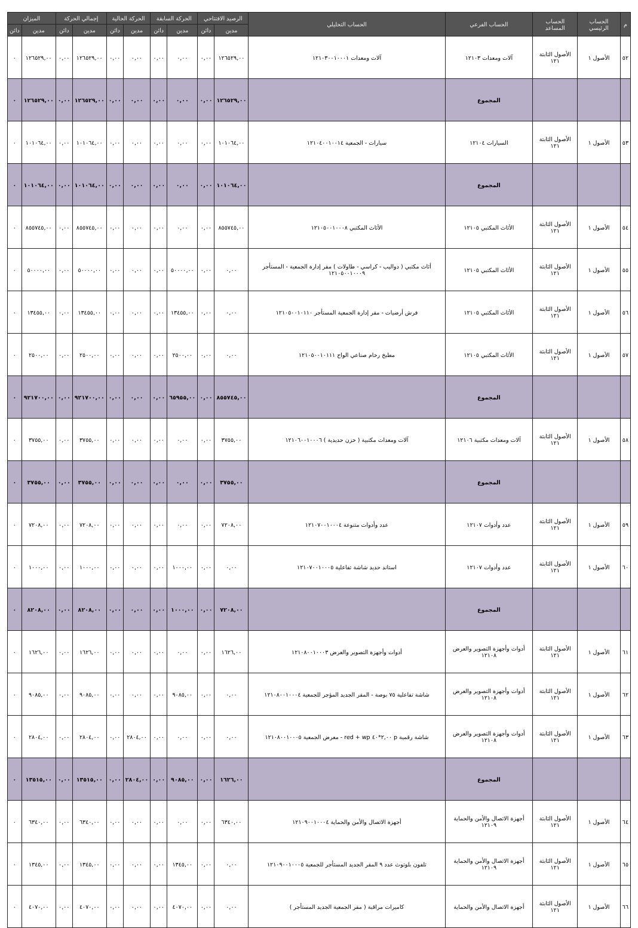| م | الحساب الرئيسي | الحساب المساعد | الحساب الفرعي | الحساب التحليلي | الرصيد الافتتاحي | | الحركة السابقة | | الحركة الحالية | | إجمالي الحركة | | الميزان | |
| --- | --- | --- | --- | --- | --- | --- | --- | --- | --- | --- | --- | --- | --- | --- |
| | | | | | مدين | دائن | مدين | دائن | مدين | دائن | مدين | دائن | مدين | دائن |
| ٥٢ | الأصول ١ | الأصول الثابتة ١٢١ | آلات ومعدات ١٢١٠٣ | آلات ومعدات ١٢١٠٣٠٠١٠٠٠١ | ١٢٦٥٢٩,٠٠ | ٠,٠٠ | ٠,٠٠ | ٠,٠٠ | ٠,٠٠ | ٠,٠٠ | ١٢٦٥٢٩,٠٠ | ٠,٠٠ | ١٢٦٥٢٩,٠٠ | ٠ |
| | | | المجموع | | ١٢٦٥٢٩,٠٠ | ٠,٠٠ | ٠,٠٠ | ٠,٠٠ | ٠,٠٠ | ٠,٠٠ | ١٢٦٥٢٩,٠٠ | ٠,٠٠ | ١٢٦٥٢٩,٠٠ | ٠ |
| ٥٣ | الأصول ١ | الأصول الثابتة ١٢١ | السيارات ١٢١٠٤ | سيارات - الجمعية ١٢١٠٤٠٠١٠٠١٤ | ١٠١٠٦٤,٠٠ | ٠,٠٠ | ٠,٠٠ | ٠,٠٠ | ٠,٠٠ | ٠,٠٠ | ١٠١٠٦٤,٠٠ | ٠,٠٠ | ١٠١٠٦٤,٠٠ | ٠ |
| | | | المجموع | | ١٠١٠٦٤,٠٠ | ٠,٠٠ | ٠,٠٠ | ٠,٠٠ | ٠,٠٠ | ٠,٠٠ | ١٠١٠٦٤,٠٠ | ٠,٠٠ | ١٠١٠٦٤,٠٠ | ٠ |
| ٥٤ | الأصول ١ | الأصول الثابتة ١٢١ | الأثاث المكتبي ١٢١٠٥ | الأثاث المكتبي ١٢١٠٥٠٠١٠٠٠٨ | ٨٥٥٧٤٥,٠٠ | ٠,٠٠ | ٠,٠٠ | ٠,٠٠ | ٠,٠٠ | ٠,٠٠ | ٨٥٥٧٤٥,٠٠ | ٠,٠٠ | ٨٥٥٧٤٥,٠٠ | ٠ |
| ٥٥ | الأصول ١ | الأصول الثابتة ١٢١ | الأثاث المكتبي ١٢١٠٥ | أثاث مكتبي ( دواليب - كراسي - طاولات ) مقر إدارة الجمعية - المستأجر ١٢١٠٥٠٠١٠٠٠٩ | ٠,٠٠ | ٠,٠٠ | ٥٠٠٠٠,٠٠ | ٠,٠٠ | ٠,٠٠ | ٠,٠٠ | ٥٠٠٠٠,٠٠ | ٠,٠٠ | ٥٠٠٠٠,٠٠ | ٠ |
| ٥٦ | الأصول ١ | الأصول الثابتة ١٢١ | الأثاث المكتبي ١٢١٠٥ | فرش أرضيات - مقر إدارة الجمعية المستأجر ١٢١٠٥٠٠١٠١١٠ | ٠,٠٠ | ٠,٠٠ | ١٣٤٥٥,٠٠ | ٠,٠٠ | ٠,٠٠ | ٠,٠٠ | ١٣٤٥٥,٠٠ | ٠,٠٠ | ١٣٤٥٥,٠٠ | ٠ |
| ٥٧ | الأصول ١ | الأصول الثابتة ١٢١ | الأثاث المكتبي ١٢١٠٥ | مطبخ رخام صناعي الواح ١٢١٠٥٠٠١٠١١١ | ٠,٠٠ | ٠,٠٠ | ٢٥٠٠,٠٠ | ٠,٠٠ | ٠,٠٠ | ٠,٠٠ | ٢٥٠٠,٠٠ | ٠,٠٠ | ٢٥٠٠,٠٠ | ٠ |
| | | | المجموع | | ٨٥٥٧٤٥,٠٠ | ٠,٠٠ | ٦٥٩٥٥,٠٠ | ٠,٠٠ | ٠,٠٠ | ٠,٠٠ | ٩٢١٧٠٠,٠٠ | ٠,٠٠ | ٩٢١٧٠٠,٠٠ | ٠ |
| ٥٨ | الأصول ١ | الأصول الثابتة ١٢١ | آلات ومعدات مكتبية ١٢١٠٦ | آلات ومعدات مكتبية ( خزن حديدية ) ١٢١٠٦٠٠١٠٠٠٦ | ٣٧٥٥,٠٠ | ٠,٠٠ | ٠,٠٠ | ٠,٠٠ | ٠,٠٠ | ٠,٠٠ | ٣٧٥٥,٠٠ | ٠,٠٠ | ٣٧٥٥,٠٠ | ٠ |
| | | | المجموع | | ٣٧٥٥,٠٠ | ٠,٠٠ | ٠,٠٠ | ٠,٠٠ | ٠,٠٠ | ٠,٠٠ | ٣٧٥٥,٠٠ | ٠,٠٠ | ٣٧٥٥,٠٠ | ٠ |
| ٥٩ | الأصول ١ | الأصول الثابتة ١٢١ | عدد وأدوات ١٢١٠٧ | عدد وأدوات متنوعة ١٢١٠٧٠٠١٠٠٠٤ | ٧٢٠٨,٠٠ | ٠,٠٠ | ٠,٠٠ | ٠,٠٠ | ٠,٠٠ | ٠,٠٠ | ٧٢٠٨,٠٠ | ٠,٠٠ | ٧٢٠٨,٠٠ | ٠ |
| ٦٠ | الأصول ١ | الأصول الثابتة ١٢١ | عدد وأدوات ١٢١٠٧ | استاند حديد شاشة تفاعلية ١٢١٠٧٠٠١٠٠٠٥ | ٠,٠٠ | ٠,٠٠ | ١٠٠٠,٠٠ | ٠,٠٠ | ٠,٠٠ | ٠,٠٠ | ١٠٠٠,٠٠ | ٠,٠٠ | ١٠٠٠,٠٠ | ٠ |
| | | | المجموع | | ٧٢٠٨,٠٠ | ٠,٠٠ | ١٠٠٠,٠٠ | ٠,٠٠ | ٠,٠٠ | ٠,٠٠ | ٨٢٠٨,٠٠ | ٠,٠٠ | ٨٢٠٨,٠٠ | ٠ |
| ٦١ | الأصول ١ | الأصول الثابتة ١٢١ | أدوات وأجهزة التصوير والعرض ١٢١٠٨ | أدوات وأجهزة التصوير والعرض ١٢١٠٨٠٠١٠٠٠٣ | ١٦٢٦,٠٠ | ٠,٠٠ | ٠,٠٠ | ٠,٠٠ | ٠,٠٠ | ٠,٠٠ | ١٦٢٦,٠٠ | ٠,٠٠ | ١٦٢٦,٠٠ | ٠ |
| ٦٢ | الأصول ١ | الأصول الثابتة ١٢١ | أدوات وأجهزة التصوير والعرض ١٢١٠٨ | شاشة تفاعلية ٧٥ بوصة - المقر الجديد المؤجر للجمعية ١٢١٠٨٠٠١٠٠٠٤ | ٠,٠٠ | ٠,٠٠ | ٩٠٨٥,٠٠ | ٠,٠٠ | ٠,٠٠ | ٠,٠٠ | ٩٠٨٥,٠٠ | ٠,٠٠ | ٩٠٨٥,٠٠ | ٠ |
| ٦٣ | الأصول ١ | الأصول الثابتة ١٢١ | أدوات وأجهزة التصوير والعرض ١٢١٠٨ | شاشة رقمية p ٢,٠٠*٤٠ red + wp - معرض الجمعية ١٢١٠٨٠٠١٠٠٠٥ | ٠,٠٠ | ٠,٠٠ | ٠,٠٠ | ٠,٠٠ | ٢٨٠٤,٠٠ | ٠,٠٠ | ٢٨٠٤,٠٠ | ٠,٠٠ | ٢٨٠٤,٠٠ | ٠ |
| | | | المجموع | | ١٦٢٦,٠٠ | ٠,٠٠ | ٩٠٨٥,٠٠ | ٠,٠٠ | ٢٨٠٤,٠٠ | ٠,٠٠ | ١٣٥١٥,٠٠ | ٠,٠٠ | ١٣٥١٥,٠٠ | ٠ |
| ٦٤ | الأصول ١ | الأصول الثابتة ١٢١ | أجهزة الاتصال والأمن والحماية ١٢١٠٩ | أجهزة الاتصال والأمن والحماية ١٢١٠٩٠٠١٠٠٠٤ | ٦٣٤٠,٠٠ | ٠,٠٠ | ٠,٠٠ | ٠,٠٠ | ٠,٠٠ | ٠,٠٠ | ٦٣٤٠,٠٠ | ٠,٠٠ | ٦٣٤٠,٠٠ | ٠ |
| ٦٥ | الأصول ١ | الأصول الثابتة ١٢١ | أجهزة الاتصال والأمن والحماية ١٢١٠٩ | تلفون بلوتوث عدد ٩ المقر الجديد المستأجر للجمعية ١٢١٠٩٠٠١٠٠٠٥ | ٠,٠٠ | ٠,٠٠ | ١٣٤٥,٠٠ | ٠,٠٠ | ٠,٠٠ | ٠,٠٠ | ١٣٤٥,٠٠ | ٠,٠٠ | ١٣٤٥,٠٠ | ٠ |
| ٦٦ | الأصول ١ | الأصول الثابتة ١٢١ | أجهزة الاتصال والأمن والحماية | كاميرات مراقبة ( مقر الجمعية الجديد المستأجر ) | ٠,٠٠ | ٠,٠٠ | ٤٠٧٠,٠٠ | ٠,٠٠ | ٠,٠٠ | ٠,٠٠ | ٤٠٧٠,٠٠ | ٠,٠٠ | ٤٠٧٠,٠٠ | ٠ |